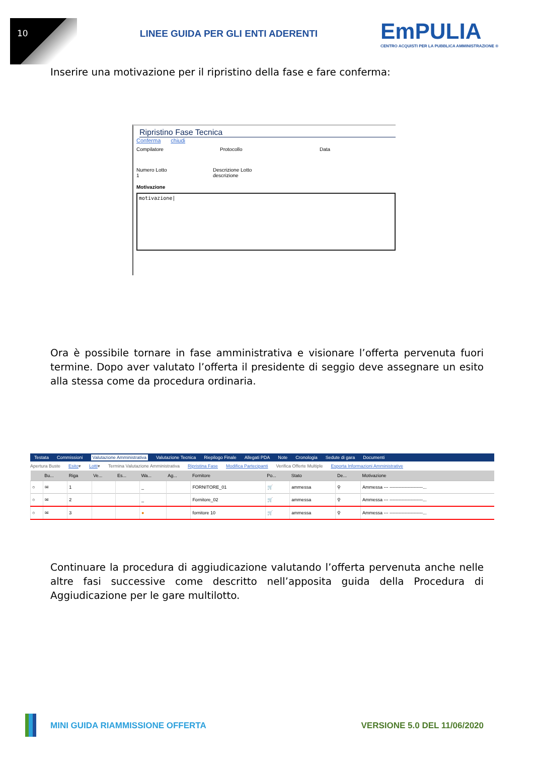10
LINEE GUIDA PER GLI ENTI ADERENTI
EmPULIA
CENTRO ACQUISTI PER LA PUBBLICA AMMINISTRAZIONE ®
Inserire una motivazione per il ripristino della fase e fare conferma:
Ripristino Fase Tecnica
Conferma chiudi
Compilatore Protocollo Data
Numero Lotto
1
Descrizione Lotto
descrizione
Motivazione
motivazione|
Ora è possibile tornare in fase amministrativa e visionare l’offerta pervenuta fuori termine. Dopo aver valutato l’offerta il presidente di seggio deve assegnare un esito alla stessa come da procedura ordinaria.
Testata Commissioni Valutazione Amministrativa Valutazione Tecnica Riepilogo Finale Allegati PDA Note Cronologia Sedute di gara Documenti
Apertura Buste Esito▾ Lotti▾ Termina Valutazione Amministrativa Ripristina Fase Modifica Partecipanti Verifica Offerte Multiple Esporta Informazioni Amministrative
| | Bu... | Riga | Ve... | Es... | Wa... | Ag... | Fornitore | Po... | Stato | De... | Motivazione |
| --- | --- | --- | --- | --- | --- | --- | --- | --- | --- | --- | --- |
| ○ | ✉ | 1 | | | _ | | FORNITORE_01 | 🛒 | ammessa | ⚲ | Ammessa --- ----------------------... |
| ○ | ✉ | 2 | | | _ | | Fornitore_02 | 🛒 | ammessa | ⚲ | Ammessa --- ----------------------... |
| ○ | ✉ | 3 | | | ● | | fornitore 10 | 🛒 | ammessa | ⚲ | Ammessa --- ----------------------... |
Continuare la procedura di aggiudicazione valutando l’offerta pervenuta anche nelle altre fasi successive come descritto nell’apposita guida della Procedura di Aggiudicazione per le gare multilotto.
MINI GUIDA RIAMMISSIONE OFFERTA
VERSIONE 5.0 DEL 11/06/2020